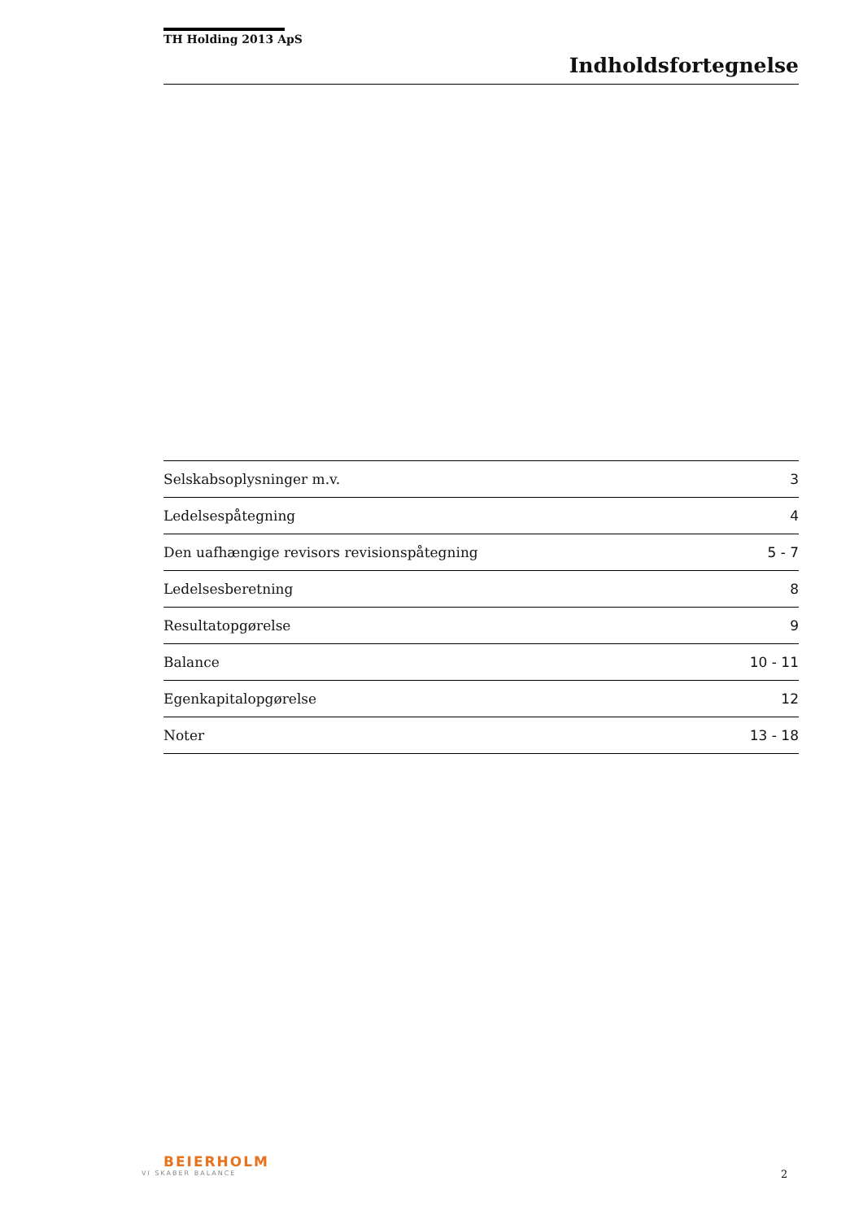TH Holding 2013 ApS
Indholdsfortegnelse
| Selskabsoplysninger m.v. | 3 |
| Ledelsespåtegning | 4 |
| Den uafhængige revisors revisionspåtegning | 5 - 7 |
| Ledelsesberetning | 8 |
| Resultatopgørelse | 9 |
| Balance | 10 - 11 |
| Egenkapitalopgørelse | 12 |
| Noter | 13 - 18 |
BEIERHOLM
VI SKABER BALANCE
2